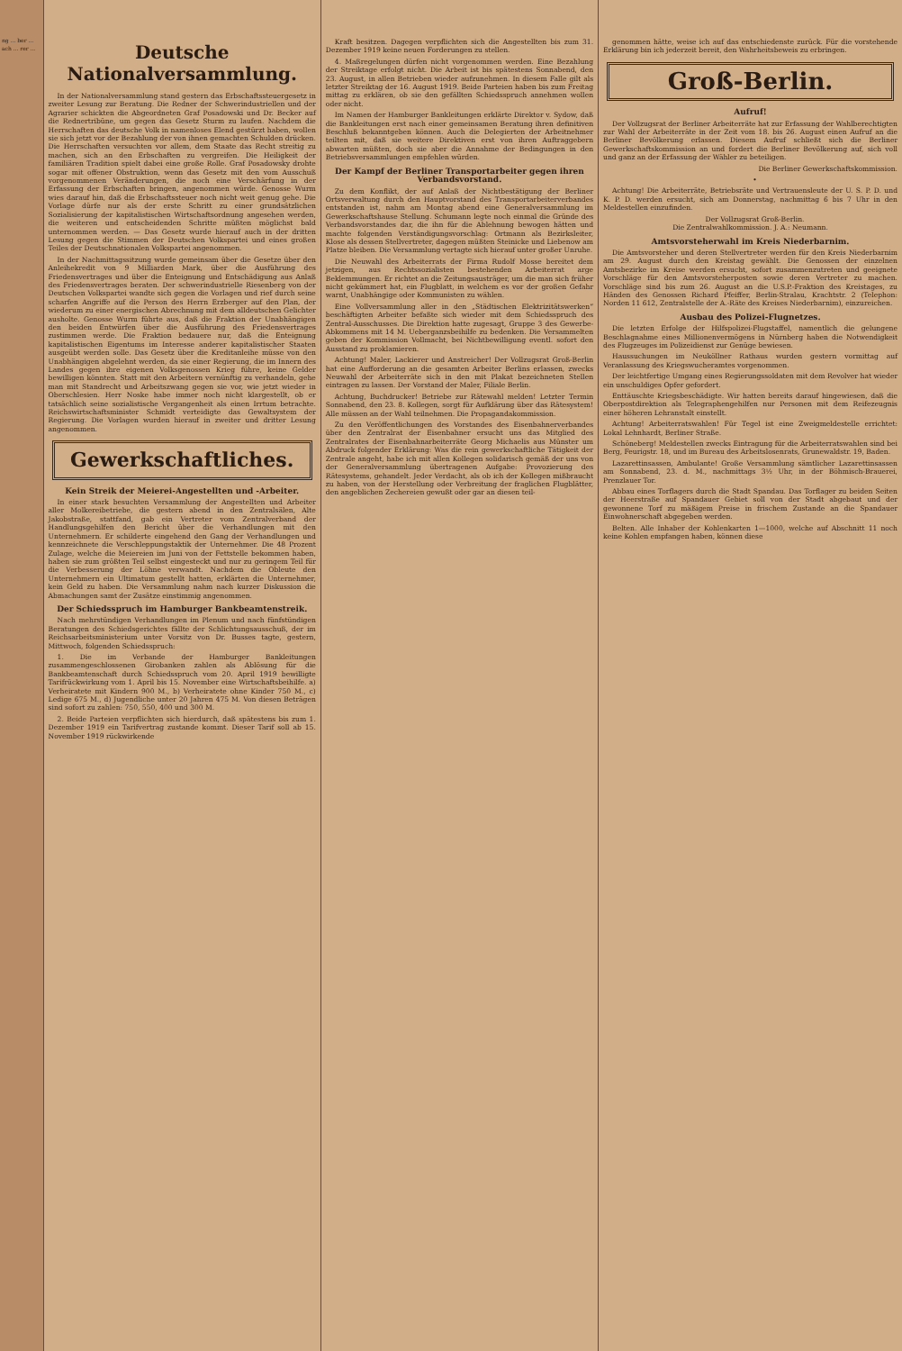ng ... ber ... ach ... rer ...
Deutsche Nationalversammlung.
In der Nationalversammlung stand gestern das Erbschaftssteuergesetz in zweiter Lesung zur Beratung. Die Redner der Schwerindustriellen und der Agrarier schickten die Abgeordneten Graf Posadowski und Dr. Becker auf die Rednertribüne, um gegen das Gesetz Sturm zu laufen. Nachdem die Herrschaften das deutsche Volk in namenloses Elend gestürzt haben, wollen sie sich jetzt vor der Bezahlung der von ihnen gemachten Schulden drücken. Die Herrschaften versuchten vor allem, dem Staate das Recht streitig zu machen, sich an den Erbschaften zu vergreifen. Die Heiligkeit der familiären Tradition spielt dabei eine große Rolle. Graf Posadowsky drohte sogar mit offener Obstruktion, wenn das Gesetz mit den vom Ausschuß vorgenommenen Veränderungen, die noch eine Verschärfung in der Erfassung der Erbschaften bringen, angenommen würde. Genosse Wurm wies darauf hin, daß die Erbschaftssteuer noch nicht weit genug gehe. Die Vorlage dürfe nur als der erste Schritt zu einer grundsätzlichen Sozialisierung der kapitalistischen Wirtschaftsordnung angesehen werden, die weiteren und entscheidenden Schritte müßten möglichst bald unternommen werden. — Das Gesetz wurde hierauf auch in der dritten Lesung gegen die Stimmen der Deutschen Volkspartei und eines großen Teiles der Deutschnationalen Volkspartei angenommen.
In der Nachmittagssitzung wurde gemeinsam über die Gesetze über den Anleihekredit von 9 Milliarden Mark, über die Ausführung des Friedensvertrages und über die Enteignung und Entschädigung aus Anlaß des Friedensvertrages beraten. Der schwerindustrielle Riesenberg von der Deutschen Volkspartei wandte sich gegen die Vorlagen und rief durch seine scharfen Angriffe auf die Person des Herrn Erzberger auf den Plan, der wiederum zu einer energischen Abrechnung mit dem alldeutschen Gelichter ausholte. Genosse Wurm führte aus, daß die Fraktion der Unabhängigen den beiden Entwürfen über die Ausführung des Friedensvertrages zustimmen werde. Die Fraktion bedauere nur, daß die Enteignung kapitalistischen Eigentums im Interesse anderer kapitalistischer Staaten ausgeübt werden solle. Das Gesetz über die Kreditanleihe müsse von den Unabhängigen abgelehnt werden, da sie einer Regierung, die im Innern des Landes gegen ihre eigenen Volksgenossen Krieg führe, keine Gelder bewilligen könnten. Statt mit den Arbeitern vernünftig zu verhandeln, gehe man mit Standrecht und Arbeitszwang gegen sie vor, wie jetzt wieder in Oberschlesien. Herr Noske habe immer noch nicht klargestellt, ob er tatsächlich seine sozialistische Vergangenheit als einen Irrtum betrachte. Reichswirtschaftsminister Schmidt verteidigte das Gewaltsystem der Regierung. Die Vorlagen wurden hierauf in zweiter und dritter Lesung angenommen.
Gewerkschaftliches.
Kein Streik der Meierei-Angestellten und -Arbeiter.
In einer stark besuchten Versammlung der Angestellten und Arbeiter aller Molkereibetriebe, die gestern abend in den Zentralsälen, Alte Jakobstraße, stattfand, gab ein Vertreter vom Zentralverband der Handlungsgehilfen den Bericht über die Verhandlungen mit den Unternehmern. Er schilderte eingehend den Gang der Verhandlungen und kennzeichnete die Verschleppungstaktik der Unternehmer. Die 48 Prozent Zulage, welche die Meiereien im Juni von der Fettstelle bekommen haben, haben sie zum größten Teil selbst eingesteckt und nur zu geringem Teil für die Verbesserung der Löhne verwandt. Nachdem die Obleute den Unternehmern ein Ultimatum gestellt hatten, erklärten die Unternehmer, kein Geld zu haben. Die Versammlung nahm nach kurzer Diskussion die Abmachungen samt der Zusätze einstimmig angenommen.
Der Schiedsspruch im Hamburger Bankbeamtenstreik.
Nach mehrstündigen Verhandlungen im Plenum und nach fünfstündigen Beratungen des Schiedsgerichtes fällte der Schlichtungsausschuß, der im Reichsarbeitsministerium unter Vorsitz von Dr. Busses tagte, gestern, Mittwoch, folgenden Schiedsspruch:
1. Die im Verbande der Hamburger Bankleitungen zusammengeschlossenen Girobanken zahlen als Ablösung für die Bankbeamtenschaft durch Schiedsspruch vom 20. April 1919 bewilligte Tarifrückwirkung vom 1. April bis 15. November eine Wirtschaftsbeihilfe. a) Verheiratete mit Kindern 900 M., b) Verheiratete ohne Kinder 750 M., c) Ledige 675 M., d) Jugendliche unter 20 Jahren 475 M. Von diesen Beträgen sind sofort zu zahlen: 750, 550, 400 und 300 M.
2. Beide Parteien verpflichten sich hierdurch, daß spätestens bis zum 1. Dezember 1919 ein Tarifvertrag zustande kommt. Dieser Tarif soll ab 15. November 1919 rückwirkende
Kraft besitzen. Dagegen verpflichten sich die Angestellten bis zum 31. Dezember 1919 keine neuen Forderungen zu stellen.
4. Maßregelungen dürfen nicht vorgenommen werden. Eine Bezahlung der Streiktage erfolgt nicht. Die Arbeit ist bis spätestens Sonnabend, den 23. August, in allen Betrieben wieder aufzunehmen. In diesem Falle gilt als letzter Streiktag der 16. August 1919. Beide Parteien haben bis zum Freitag mittag zu erklären, ob sie den gefällten Schiedsspruch annehmen wollen oder nicht.
Im Namen der Hamburger Bankleitungen erklärte Direktor v. Sydow, daß die Bankleitungen erst nach einer gemeinsamen Beratung ihren definitiven Beschluß bekanntgeben können. Auch die Delegierten der Arbeitnehmer teilten mit, daß sie weitere Direktiven erst von ihren Auftraggebern abwarten müßten, doch sie aber die Annahme der Bedingungen in den Betriebsversammlungen empfehlen würden.
Der Kampf der Berliner Transportarbeiter gegen ihren Verbandsvorstand.
Zu dem Konflikt, der auf Anlaß der Nichtbestätigung der Berliner Ortsverwaltung durch den Hauptvorstand des Transportarbeiterverbandes entstanden ist, nahm am Montag abend eine Generalversammlung im Gewerkschaftshause Stellung. Schumann legte noch einmal die Gründe des Verbandsvorstandes dar, die ihn für die Ablehnung bewogen hätten und machte folgenden Verständigungsvorschlag: Ortmann als Bezirksleiter, Klose als dessen Stellvertreter, dagegen müßten Steinicke und Liebenow am Platze bleiben. Die Versammlung vertagte sich hierauf unter großer Unruhe.
Die Neuwahl des Arbeiterrats der Firma Rudolf Mosse bereitet dem jetzigen, aus Rechtssozialisten bestehenden Arbeiterrat arge Beklemmungen. Er richtet an die Zeitungsausträger, um die man sich früher nicht gekümmert hat, ein Flugblatt, in welchem es vor der großen Gefahr warnt, Unabhängige oder Kommunisten zu wählen.
Eine Vollversammlung aller in den „Städtischen Elektrizitätswerken“ beschäftigten Arbeiter befaßte sich wieder mit dem Schiedsspruch des Zentral-Ausschusses. Die Direktion hatte zugesagt, Gruppe 3 des Gewerbe-Abkommens mit 14 M. Ueberganzsbeihilfe zu bedenken. Die Versammelten geben der Kommission Vollmacht, bei Nichtbewilligung eventl. sofort den Ausstand zu proklamieren.
Achtung! Maler, Lackierer und Anstreicher! Der Vollzugsrat Groß-Berlin hat eine Aufforderung an die gesamten Arbeiter Berlins erlassen, zwecks Neuwahl der Arbeiterräte sich in den mit Plakat bezeichneten Stellen eintragen zu lassen. Der Vorstand der Maler, Filiale Berlin.
Achtung, Buchdrucker! Betriebe zur Rätewahl melden! Letzter Termin Sonnabend, den 23. 8. Kollegen, sorgt für Aufklärung über das Rätesystem! Alle müssen an der Wahl teilnehmen. Die Propagandakommission.
Zu den Veröffentlichungen des Vorstandes des Eisenbahnerverbandes über den Zentralrat der Eisenbahner ersucht uns das Mitglied des Zentralrates der Eisenbahnarbeiterräte Georg Michaelis aus Münster um Abdruck folgender Erklärung: Was die rein gewerkschaftliche Tätigkeit der Zentrale angeht, habe ich mit allen Kollegen solidarisch gemäß der uns von der Generalversammlung übertragenen Aufgabe: Provozierung des Rätesystems, gehandelt. Jeder Verdacht, als ob ich der Kollegen mißbraucht zu haben, von der Herstellung oder Verbreitung der fraglichen Flugblätter, den angeblichen Zechereien gewußt oder gar an diesen teil-
genommen hätte, weise ich auf das entschiedenste zurück. Für die vorstehende Erklärung bin ich jederzeit bereit, den Wahrheitsbeweis zu erbringen.
Groß-Berlin.
Aufruf!
Der Vollzugsrat der Berliner Arbeiterräte hat zur Erfassung der Wahlberechtigten zur Wahl der Arbeiterräte in der Zeit vom 18. bis 26. August einen Aufruf an die Berliner Bevölkerung erlassen. Diesem Aufruf schließt sich die Berliner Gewerkschaftskommission an und fordert die Berliner Bevölkerung auf, sich voll und ganz an der Erfassung der Wähler zu beteiligen.
Die Berliner Gewerkschaftskommission.
•
Achtung! Die Arbeiterräte, Betriebsräte und Vertrauensleute der U. S. P. D. und K. P. D. werden ersucht, sich am Donnerstag, nachmittag 6 bis 7 Uhr in den Meldestellen einzufinden.
Der Vollzugsrat Groß-Berlin.
Die Zentralwahlkommission. J. A.: Neumann.
Amtsvorsteherwahl im Kreis Niederbarnim.
Die Amtsvorsteher und deren Stellvertreter werden für den Kreis Niederbarnim am 29. August durch den Kreistag gewählt. Die Genossen der einzelnen Amtsbezirke im Kreise werden ersucht, sofort zusammenzutreten und geeignete Vorschläge für den Amtsvorsteherposten sowie deren Vertreter zu machen. Vorschläge sind bis zum 26. August an die U.S.P.-Fraktion des Kreistages, zu Händen des Genossen Richard Pfeiffer, Berlin-Stralau, Krachtstr. 2 (Telephon: Norden 11 612, Zentralstelle der A.-Räte des Kreises Niederbarnim), einzureichen.
Ausbau des Polizei-Flugnetzes.
Die letzten Erfolge der Hilfspolizei-Flugstaffel, namentlich die gelungene Beschlagnahme eines Millionenvermögens in Nürnberg haben die Notwendigkeit des Flugzeuges im Polizeidienst zur Genüge bewiesen.
Haussuchungen im Neuköllner Rathaus wurden gestern vormittag auf Veranlassung des Kriegswucheramtes vorgenommen.
Der leichtfertige Umgang eines Regierungssoldaten mit dem Revolver hat wieder ein unschuldiges Opfer gefordert.
Enttäuschte Kriegsbeschädigte. Wir hatten bereits darauf hingewiesen, daß die Oberpostdirektion als Telegraphengehilfen nur Personen mit dem Reifezeugnis einer höheren Lehranstalt einstellt.
Achtung! Arbeiterratswahlen! Für Tegel ist eine Zweigmeldestelle errichtet: Lokal Lehnhardt, Berliner Straße.
Schöneberg! Meldestellen zwecks Eintragung für die Arbeiterratswahlen sind bei Berg, Feurigstr. 18, und im Bureau des Arbeitslosenrats, Grunewaldstr. 19, Baden.
Lazarettinsassen, Ambulante! Große Versammlung sämtlicher Lazarettinsassen am Sonnabend, 23. d. M., nachmittags 3½ Uhr, in der Böhmisch-Brauerei, Prenzlauer Tor.
Abbau eines Torflagers durch die Stadt Spandau. Das Torflager zu beiden Seiten der Heerstraße auf Spandauer Gebiet soll von der Stadt abgebaut und der gewonnene Torf zu mäßigem Preise in frischem Zustande an die Spandauer Einwohnerschaft abgegeben werden.
Belten. Alle Inhaber der Kohlenkarten 1—1000, welche auf Abschnitt 11 noch keine Kohlen empfangen haben, können diese